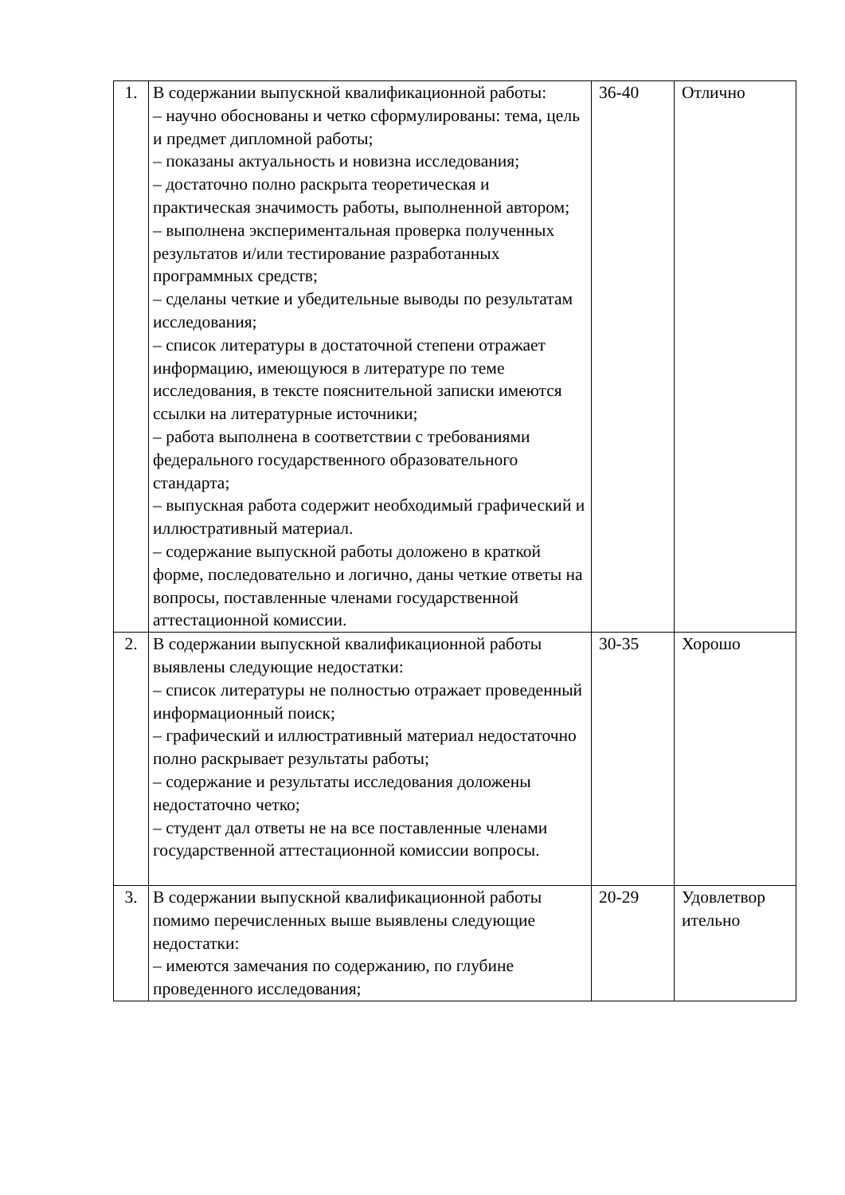| 1. | В содержании выпускной квалификационной работы: – научно обоснованы и четко сформулированы: тема, цель и предмет дипломной работы; – показаны актуальность и новизна исследования; – достаточно полно раскрыта теоретическая и практическая значимость работы, выполненной автором; – выполнена экспериментальная проверка полученных результатов и/или тестирование разработанных программных средств; – сделаны четкие и убедительные выводы по результатам исследования; – список литературы в достаточной степени отражает информацию, имеющуюся в литературе по теме исследования, в тексте пояснительной записки имеются ссылки на литературные источники; – работа выполнена в соответствии с требованиями федерального государственного образовательного стандарта; – выпускная работа содержит необходимый графический и иллюстративный материал. – содержание выпускной работы доложено в краткой форме, последовательно и логично, даны четкие ответы на вопросы, поставленные членами государственной аттестационной комиссии. | 36-40 | Отлично |
| 2. | В содержании выпускной квалификационной работы выявлены следующие недостатки: – список литературы не полностью отражает проведенный информационный поиск; – графический и иллюстративный материал недостаточно полно раскрывает результаты работы; – содержание и результаты исследования доложены недостаточно четко; – студент дал ответы не на все поставленные членами государственной аттестационной комиссии вопросы. | 30-35 | Хорошо |
| 3. | В содержании выпускной квалификационной работы помимо перечисленных выше выявлены следующие недостатки: – имеются замечания по содержанию, по глубине проведенного исследования; | 20-29 | Удовлетвор ительно |